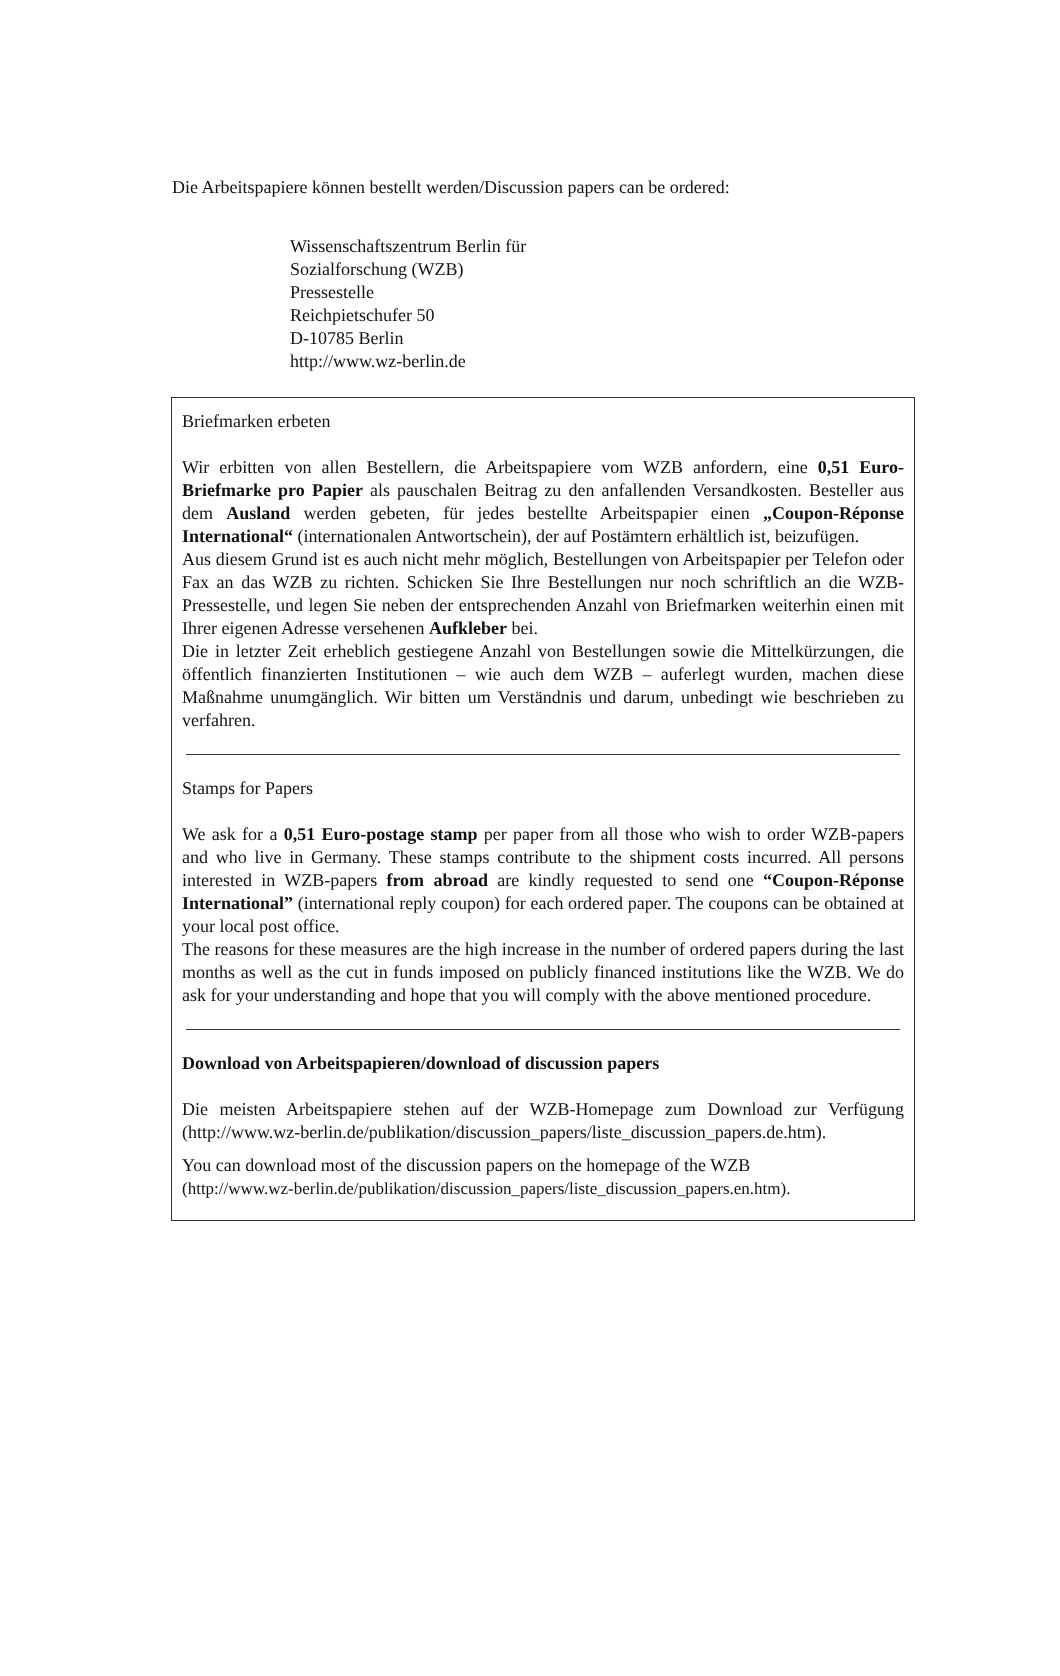Die Arbeitspapiere können bestellt werden/Discussion papers can be ordered:
Wissenschaftszentrum Berlin für
Sozialforschung (WZB)
Pressestelle
Reichpietschufer 50
D-10785 Berlin
http://www.wz-berlin.de
Briefmarken erbeten
Wir erbitten von allen Bestellern, die Arbeitspapiere vom WZB anfordern, eine 0,51 Euro-Briefmarke pro Papier als pauschalen Beitrag zu den anfallenden Versandkosten. Besteller aus dem Ausland werden gebeten, für jedes bestellte Arbeitspapier einen „Coupon-Réponse International“ (internationalen Antwortschein), der auf Postämtern erhältlich ist, beizufügen.
Aus diesem Grund ist es auch nicht mehr möglich, Bestellungen von Arbeitspapier per Telefon oder Fax an das WZB zu richten. Schicken Sie Ihre Bestellungen nur noch schriftlich an die WZB-Pressestelle, und legen Sie neben der entsprechenden Anzahl von Briefmarken weiterhin einen mit Ihrer eigenen Adresse versehenen Aufkleber bei.
Die in letzter Zeit erheblich gestiegene Anzahl von Bestellungen sowie die Mittelkürzungen, die öffentlich finanzierten Institutionen – wie auch dem WZB – auferlegt wurden, machen diese Maßnahme unumgänglich. Wir bitten um Verständnis und darum, unbedingt wie beschrieben zu verfahren.
Stamps for Papers
We ask for a 0,51 Euro-postage stamp per paper from all those who wish to order WZB-papers and who live in Germany. These stamps contribute to the shipment costs incurred. All persons interested in WZB-papers from abroad are kindly requested to send one “Coupon-Réponse International” (international reply coupon) for each ordered paper. The coupons can be obtained at your local post office.
The reasons for these measures are the high increase in the number of ordered papers during the last months as well as the cut in funds imposed on publicly financed institutions like the WZB. We do ask for your understanding and hope that you will comply with the above mentioned procedure.
Download von Arbeitspapieren/download of discussion papers
Die meisten Arbeitspapiere stehen auf der WZB-Homepage zum Download zur Verfügung (http://www.wz-berlin.de/publikation/discussion_papers/liste_discussion_papers.de.htm).
You can download most of the discussion papers on the homepage of the WZB
(http://www.wz-berlin.de/publikation/discussion_papers/liste_discussion_papers.en.htm).